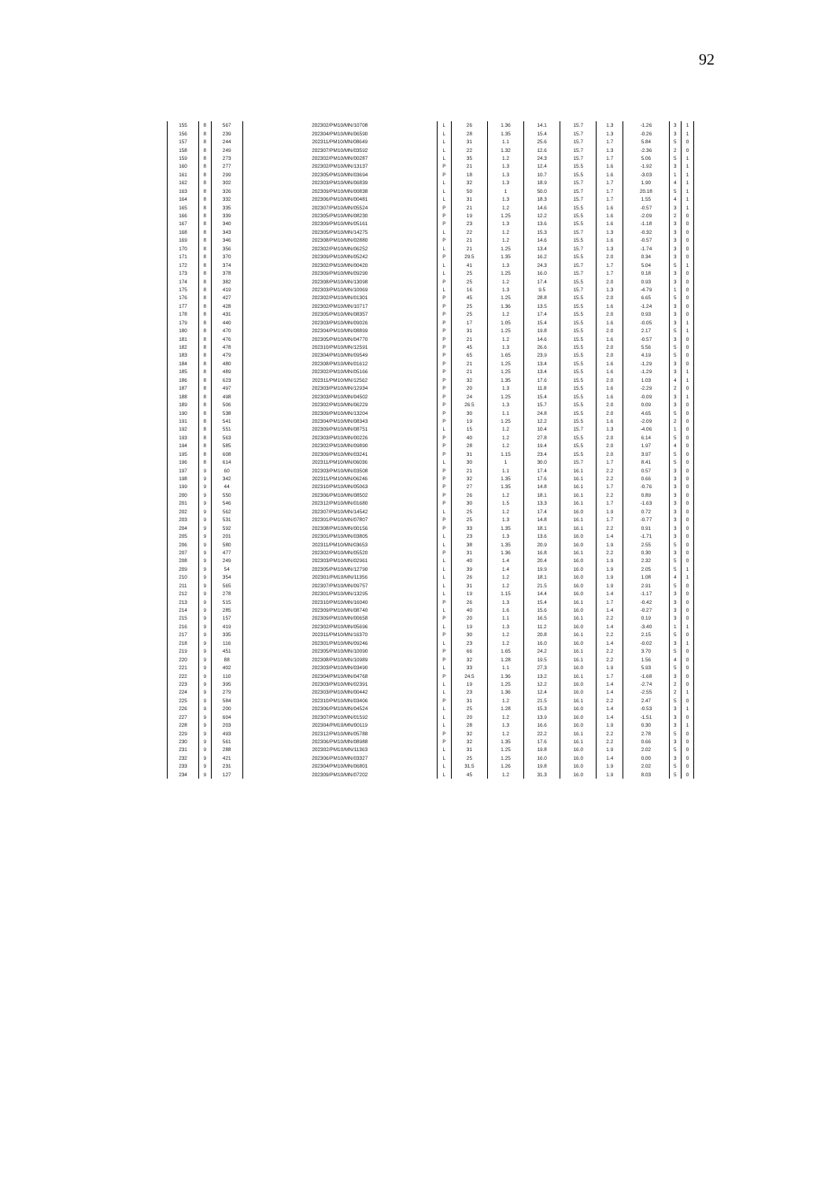92
| 155 | 8 | 567 | 202302/PM10/MN/10708 | L | 26 | 1.36 | 14.1 | 15.7 | 1.3 | -1.26 | 3 | 1 |
| 156 | 8 | 239 | 202304/PM10/MN/06590 | L | 28 | 1.35 | 15.4 | 15.7 | 1.3 | -0.26 | 3 | 1 |
| 157 | 8 | 244 | 202311/PM10/MN/08649 | L | 31 | 1.1 | 25.6 | 15.7 | 1.7 | 5.84 | 5 | 0 |
| 158 | 8 | 249 | 202307/PM10/MN/03592 | L | 22 | 1.32 | 12.6 | 15.7 | 1.3 | -2.36 | 2 | 0 |
| 159 | 8 | 273 | 202302/PM10/MN/00287 | L | 35 | 1.2 | 24.3 | 15.7 | 1.7 | 5.06 | 5 | 1 |
| 160 | 8 | 277 | 202302/PM10/MN/13137 | P | 21 | 1.3 | 12.4 | 15.5 | 1.6 | -1.92 | 3 | 1 |
| 161 | 8 | 299 | 202305/PM10/MN/03694 | P | 18 | 1.3 | 10.7 | 15.5 | 1.6 | -3.03 | 1 | 1 |
| 162 | 8 | 302 | 202303/PM10/MN/06839 | L | 32 | 1.3 | 18.9 | 15.7 | 1.7 | 1.90 | 4 | 1 |
| 163 | 8 | 326 | 202309/PM10/MN/00838 | L | 50 | 1 | 50.0 | 15.7 | 1.7 | 20.18 | 5 | 1 |
| 164 | 8 | 332 | 202306/PM10/MN/00481 | L | 31 | 1.3 | 18.3 | 15.7 | 1.7 | 1.55 | 4 | 1 |
| 165 | 8 | 335 | 202307/PM10/MN/05524 | P | 21 | 1.2 | 14.6 | 15.5 | 1.6 | -0.57 | 3 | 1 |
| 166 | 8 | 339 | 202305/PM10/MN/08230 | P | 19 | 1.25 | 12.2 | 15.5 | 1.6 | -2.09 | 2 | 0 |
| 167 | 8 | 340 | 202309/PM10/MN/05161 | P | 23 | 1.3 | 13.6 | 15.5 | 1.6 | -1.18 | 3 | 0 |
| 168 | 8 | 343 | 202305/PM10/MN/14275 | L | 22 | 1.2 | 15.3 | 15.7 | 1.3 | -0.32 | 3 | 0 |
| 169 | 8 | 346 | 202308/PM10/MN/02880 | P | 21 | 1.2 | 14.6 | 15.5 | 1.6 | -0.57 | 3 | 0 |
| 170 | 8 | 356 | 202302/PM10/MN/06252 | L | 21 | 1.25 | 13.4 | 15.7 | 1.3 | -1.74 | 3 | 0 |
| 171 | 8 | 370 | 202309/PM10/MN/05242 | P | 29.5 | 1.35 | 16.2 | 15.5 | 2.0 | 0.34 | 3 | 0 |
| 172 | 8 | 374 | 202302/PM10/MN/00420 | L | 41 | 1.3 | 24.3 | 15.7 | 1.7 | 5.04 | 5 | 1 |
| 173 | 8 | 378 | 202309/PM10/MN/09290 | L | 25 | 1.25 | 16.0 | 15.7 | 1.7 | 0.18 | 3 | 0 |
| 174 | 8 | 382 | 202308/PM10/MN/13098 | P | 25 | 1.2 | 17.4 | 15.5 | 2.0 | 0.93 | 3 | 0 |
| 175 | 8 | 419 | 202303/PM10/MN/10069 | L | 16 | 1.3 | 9.5 | 15.7 | 1.3 | -4.79 | 1 | 0 |
| 176 | 8 | 427 | 202302/PM10/MN/01301 | P | 45 | 1.25 | 28.8 | 15.5 | 2.0 | 6.65 | 5 | 0 |
| 177 | 8 | 428 | 202302/PM10/MN/10717 | P | 25 | 1.36 | 13.5 | 15.5 | 1.6 | -1.24 | 3 | 0 |
| 178 | 8 | 431 | 202305/PM10/MN/08357 | P | 25 | 1.2 | 17.4 | 15.5 | 2.0 | 0.93 | 3 | 0 |
| 179 | 8 | 440 | 202303/PM10/MN/09026 | P | 17 | 1.05 | 15.4 | 15.5 | 1.6 | -0.05 | 3 | 1 |
| 180 | 8 | 470 | 202304/PM10/MN/08899 | P | 31 | 1.25 | 19.8 | 15.5 | 2.0 | 2.17 | 5 | 1 |
| 181 | 8 | 476 | 202305/PM10/MN/04770 | P | 21 | 1.2 | 14.6 | 15.5 | 1.6 | -0.57 | 3 | 0 |
| 182 | 8 | 478 | 202310/PM10/MN/12591 | P | 45 | 1.3 | 26.6 | 15.5 | 2.0 | 5.56 | 5 | 0 |
| 183 | 8 | 479 | 202304/PM10/MN/09549 | P | 65 | 1.65 | 23.9 | 15.5 | 2.0 | 4.19 | 5 | 0 |
| 184 | 8 | 480 | 202308/PM10/MN/01612 | P | 21 | 1.25 | 13.4 | 15.5 | 1.6 | -1.29 | 3 | 0 |
| 185 | 8 | 489 | 202302/PM10/MN/05166 | P | 21 | 1.25 | 13.4 | 15.5 | 1.6 | -1.29 | 3 | 1 |
| 186 | 8 | 623 | 202311/PM10/MN/12562 | P | 32 | 1.35 | 17.6 | 15.5 | 2.0 | 1.03 | 4 | 1 |
| 187 | 8 | 497 | 202303/PM10/MN/12934 | P | 20 | 1.3 | 11.8 | 15.5 | 1.6 | -2.29 | 2 | 0 |
| 188 | 8 | 498 | 202303/PM10/MN/04502 | P | 24 | 1.25 | 15.4 | 15.5 | 1.6 | -0.09 | 3 | 1 |
| 189 | 8 | 506 | 202302/PM10/MN/06229 | P | 26.5 | 1.3 | 15.7 | 15.5 | 2.0 | 0.09 | 3 | 0 |
| 190 | 8 | 538 | 202309/PM10/MN/13204 | P | 30 | 1.1 | 24.8 | 15.5 | 2.0 | 4.65 | 5 | 0 |
| 191 | 8 | 541 | 202304/PM10/MN/08343 | P | 19 | 1.25 | 12.2 | 15.5 | 1.6 | -2.09 | 2 | 0 |
| 192 | 8 | 551 | 202309/PM10/MN/08751 | L | 15 | 1.2 | 10.4 | 15.7 | 1.3 | -4.06 | 1 | 0 |
| 193 | 8 | 563 | 202303/PM10/MN/00226 | P | 40 | 1.2 | 27.8 | 15.5 | 2.0 | 6.14 | 5 | 0 |
| 194 | 8 | 585 | 202302/PM10/MN/09890 | P | 28 | 1.2 | 19.4 | 15.5 | 2.0 | 1.97 | 4 | 0 |
| 195 | 8 | 608 | 202309/PM10/MN/03241 | P | 31 | 1.15 | 23.4 | 15.5 | 2.0 | 3.97 | 5 | 0 |
| 196 | 8 | 614 | 202311/PM10/MN/06036 | L | 30 | 1 | 30.0 | 15.7 | 1.7 | 8.41 | 5 | 0 |
| 197 | 9 | 60 | 202303/PM10/MN/03508 | P | 21 | 1.1 | 17.4 | 16.1 | 2.2 | 0.57 | 3 | 0 |
| 198 | 9 | 342 | 202311/PM10/MN/06246 | P | 32 | 1.35 | 17.6 | 16.1 | 2.2 | 0.66 | 3 | 0 |
| 199 | 9 | 44 | 202310/PM10/MN/05063 | P | 27 | 1.35 | 14.8 | 16.1 | 1.7 | -0.76 | 3 | 0 |
| 200 | 9 | 550 | 202306/PM10/MN/08502 | P | 26 | 1.2 | 18.1 | 16.1 | 2.2 | 0.89 | 3 | 0 |
| 201 | 9 | 546 | 202312/PM10/MN/01680 | P | 30 | 1.5 | 13.3 | 16.1 | 1.7 | -1.63 | 3 | 0 |
| 202 | 9 | 562 | 202307/PM10/MN/14542 | L | 25 | 1.2 | 17.4 | 16.0 | 1.9 | 0.72 | 3 | 0 |
| 203 | 9 | 531 | 202301/PM10/MN/07807 | P | 25 | 1.3 | 14.8 | 16.1 | 1.7 | -0.77 | 3 | 0 |
| 204 | 9 | 592 | 202308/PM10/MN/00156 | P | 33 | 1.35 | 18.1 | 16.1 | 2.2 | 0.91 | 3 | 0 |
| 205 | 9 | 201 | 202301/PM10/MN/03805 | L | 23 | 1.3 | 13.6 | 16.0 | 1.4 | -1.71 | 3 | 0 |
| 206 | 9 | 580 | 202311/PM10/MN/03653 | L | 38 | 1.35 | 20.9 | 16.0 | 1.9 | 2.55 | 5 | 0 |
| 207 | 9 | 477 | 202302/PM10/MN/05520 | P | 31 | 1.36 | 16.8 | 16.1 | 2.2 | 0.30 | 3 | 0 |
| 208 | 9 | 249 | 202303/PM10/MN/02961 | L | 40 | 1.4 | 20.4 | 16.0 | 1.9 | 2.32 | 5 | 0 |
| 209 | 9 | 54 | 202305/PM10/MN/12790 | L | 39 | 1.4 | 19.9 | 16.0 | 1.9 | 2.05 | 5 | 1 |
| 210 | 9 | 354 | 202301/PM10/MN/11356 | L | 26 | 1.2 | 18.1 | 16.0 | 1.9 | 1.08 | 4 | 1 |
| 211 | 9 | 565 | 202307/PM10/MN/09757 | L | 31 | 1.2 | 21.5 | 16.0 | 1.9 | 2.91 | 5 | 0 |
| 212 | 9 | 278 | 202301/PM10/MN/13295 | L | 19 | 1.15 | 14.4 | 16.0 | 1.4 | -1.17 | 3 | 0 |
| 213 | 9 | 515 | 202310/PM10/MN/16040 | P | 26 | 1.3 | 15.4 | 16.1 | 1.7 | -0.42 | 3 | 0 |
| 214 | 9 | 285 | 202309/PM10/MN/08740 | L | 40 | 1.6 | 15.6 | 16.0 | 1.4 | -0.27 | 3 | 0 |
| 215 | 9 | 157 | 202309/PM10/MN/00658 | P | 20 | 1.1 | 16.5 | 16.1 | 2.2 | 0.19 | 3 | 0 |
| 216 | 9 | 419 | 202302/PM10/MN/05696 | L | 19 | 1.3 | 11.2 | 16.0 | 1.4 | -3.40 | 1 | 1 |
| 217 | 9 | 335 | 202311/PM10/MN/16370 | P | 30 | 1.2 | 20.8 | 16.1 | 2.2 | 2.15 | 5 | 0 |
| 218 | 9 | 116 | 202301/PM10/MN/09246 | L | 23 | 1.2 | 16.0 | 16.0 | 1.4 | -0.02 | 3 | 1 |
| 219 | 9 | 451 | 202305/PM10/MN/10090 | P | 66 | 1.65 | 24.2 | 16.1 | 2.2 | 3.70 | 5 | 0 |
| 220 | 9 | 88 | 202308/PM10/MN/10989 | P | 32 | 1.28 | 19.5 | 16.1 | 2.2 | 1.56 | 4 | 0 |
| 221 | 9 | 402 | 202303/PM10/MN/03490 | L | 33 | 1.1 | 27.3 | 16.0 | 1.9 | 5.93 | 5 | 0 |
| 222 | 9 | 110 | 202304/PM10/MN/04768 | P | 24.5 | 1.36 | 13.2 | 16.1 | 1.7 | -1.68 | 3 | 0 |
| 223 | 9 | 395 | 202303/PM10/MN/02391 | L | 19 | 1.25 | 12.2 | 16.0 | 1.4 | -2.74 | 2 | 0 |
| 224 | 9 | 279 | 202303/PM10/MN/00442 | L | 23 | 1.36 | 12.4 | 16.0 | 1.4 | -2.55 | 2 | 1 |
| 225 | 9 | 584 | 202310/PM10/MN/03406 | P | 31 | 1.2 | 21.5 | 16.1 | 2.2 | 2.47 | 5 | 0 |
| 226 | 9 | 200 | 202306/PM10/MN/04524 | L | 25 | 1.28 | 15.3 | 16.0 | 1.4 | -0.53 | 3 | 1 |
| 227 | 9 | 604 | 202307/PM10/MN/01592 | L | 20 | 1.2 | 13.9 | 16.0 | 1.4 | -1.51 | 3 | 0 |
| 228 | 9 | 203 | 202304/PM10/MN/00119 | L | 28 | 1.3 | 16.6 | 16.0 | 1.9 | 0.30 | 3 | 1 |
| 229 | 9 | 493 | 202312/PM10/MN/05788 | P | 32 | 1.2 | 22.2 | 16.1 | 2.2 | 2.78 | 5 | 0 |
| 230 | 9 | 561 | 202306/PM10/MN/08988 | P | 32 | 1.35 | 17.6 | 16.1 | 2.2 | 0.66 | 3 | 0 |
| 231 | 9 | 288 | 202302/PM10/MN/11363 | L | 31 | 1.25 | 19.8 | 16.0 | 1.9 | 2.02 | 5 | 0 |
| 232 | 9 | 421 | 202306/PM10/MN/03327 | L | 25 | 1.25 | 16.0 | 16.0 | 1.4 | 0.00 | 3 | 0 |
| 233 | 9 | 231 | 202304/PM10/MN/06801 | L | 31.5 | 1.26 | 19.8 | 16.0 | 1.9 | 2.02 | 5 | 0 |
| 234 | 9 | 127 | 202309/PM10/MN/07202 | L | 45 | 1.2 | 31.3 | 16.0 | 1.9 | 8.03 | 5 | 0 |